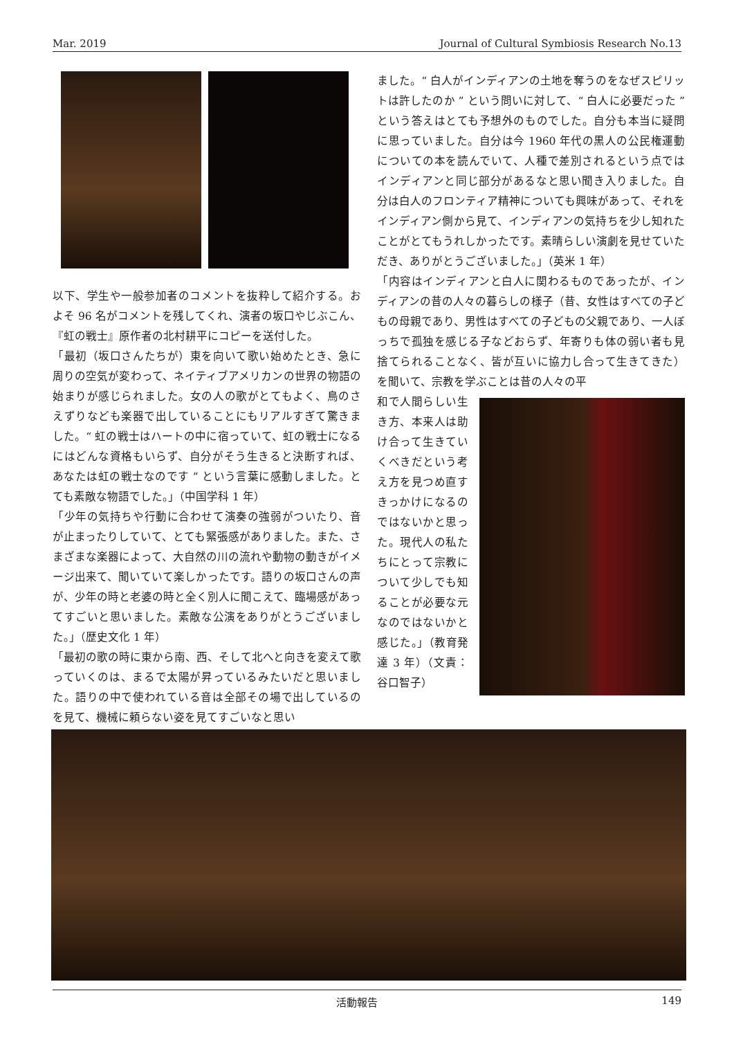Mar. 2019 Journal of Cultural Symbiosis Research No.13
以下、学生や一般参加者のコメントを抜粋して紹介する。およそ 96 名がコメントを残してくれ、演者の坂口やじぶこん、『虹の戦士』原作者の北村耕平にコピーを送付した。
「最初（坂口さんたちが）東を向いて歌い始めたとき、急に周りの空気が変わって、ネイティブアメリカンの世界の物語の始まりが感じられました。女の人の歌がとてもよく、鳥のさえずりなども楽器で出していることにもリアルすぎて驚きました。“ 虹の戦士はハートの中に宿っていて、虹の戦士になるにはどんな資格もいらず、自分がそう生きると決断すれば、あなたは虹の戦士なのです ” という言葉に感動しました。とても素敵な物語でした。」（中国学科 1 年）
「少年の気持ちや行動に合わせて演奏の強弱がついたり、音が止まったりしていて、とても緊張感がありました。また、さまざまな楽器によって、大自然の川の流れや動物の動きがイメージ出来て、聞いていて楽しかったです。語りの坂口さんの声が、少年の時と老婆の時と全く別人に聞こえて、臨場感があってすごいと思いました。素敵な公演をありがとうございました。」（歴史文化 1 年）
「最初の歌の時に東から南、西、そして北へと向きを変えて歌っていくのは、まるで太陽が昇っているみたいだと思いました。語りの中で使われている音は全部その場で出しているのを見て、機械に頼らない姿を見てすごいなと思い
ました。“ 白人がインディアンの土地を奪うのをなぜスピリットは許したのか ” という問いに対して、“ 白人に必要だった ” という答えはとても予想外のものでした。自分も本当に疑問に思っていました。自分は今 1960 年代の黒人の公民権運動についての本を読んでいて、人種で差別されるという点ではインディアンと同じ部分があるなと思い聞き入りました。自分は白人のフロンティア精神についても興味があって、それをインディアン側から見て、インディアンの気持ちを少し知れたことがとてもうれしかったです。素晴らしい演劇を見せていただき、ありがとうございました。」（英米 1 年）
「内容はインディアンと白人に関わるものであったが、インディアンの昔の人々の暮らしの様子（昔、女性はすべての子どもの母親であり、男性はすべての子どもの父親であり、一人ぼっちで孤独を感じる子などおらず、年寄りも体の弱い者も見捨てられることなく、皆が互いに協力し合って生きてきた）を聞いて、宗教を学ぶことは昔の人々の平
和で人間らしい生き方、本来人は助け合って生きていくべきだという考え方を見つめ直すきっかけになるのではないかと思った。現代人の私たちにとって宗教について少しでも知ることが必要な元なのではないかと感じた。」（教育発達 3 年）（文責：谷口智子）
活動報告 149